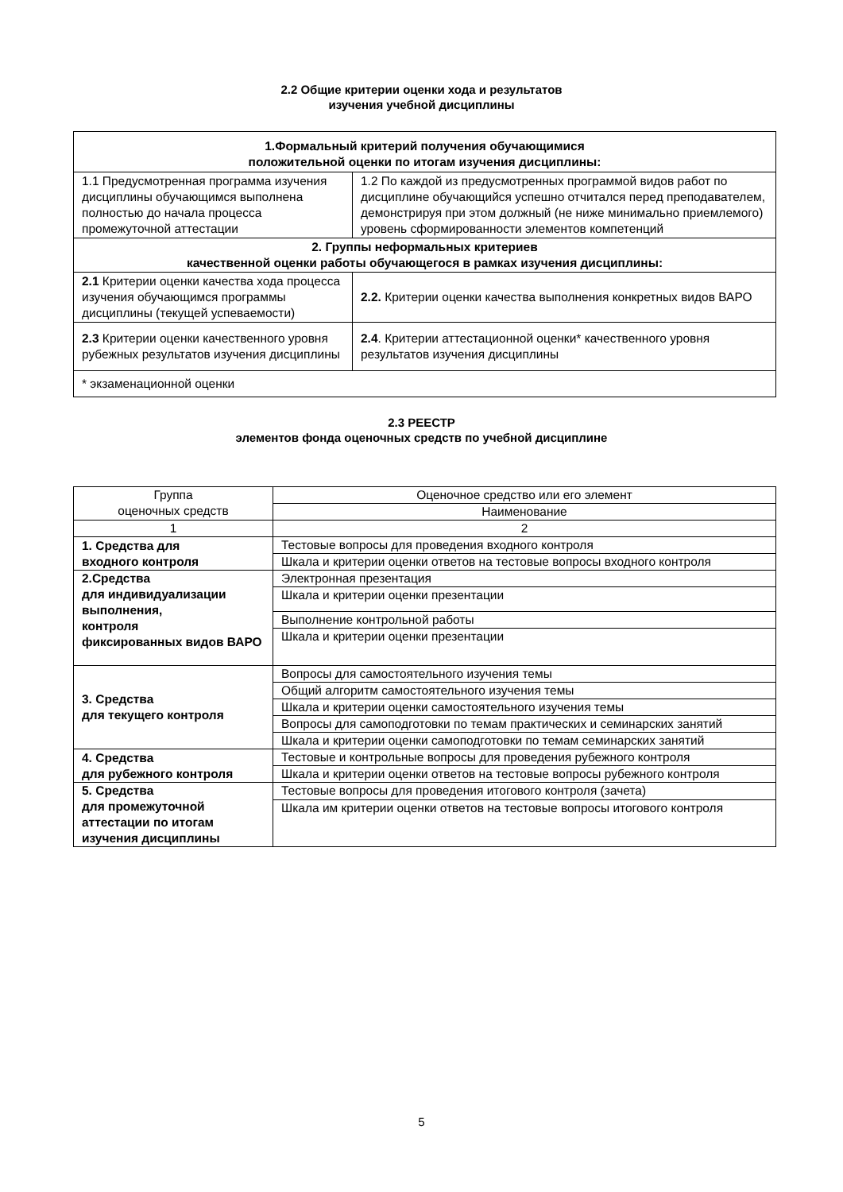2.2 Общие критерии оценки хода и результатов
изучения учебной дисциплины
| 1.Формальный критерий получения обучающимися положительной оценки по итогам изучения дисциплины: | |
| 1.1 Предусмотренная программа изучения дисциплины обучающимся выполнена полностью до начала процесса промежуточной аттестации | 1.2 По каждой из предусмотренных программой видов работ по дисциплине обучающийся успешно отчитался перед преподавателем, демонстрируя при этом должный (не ниже минимально приемлемого) уровень сформированности элементов компетенций |
| 2. Группы неформальных критериев качественной оценки работы обучающегося в рамках изучения дисциплины: | |
| 2.1 Критерии оценки качества хода процесса изучения обучающимся программы дисциплины (текущей успеваемости) | 2.2. Критерии оценки качества выполнения конкретных видов ВАРО |
| 2.3 Критерии оценки качественного уровня рубежных результатов изучения дисциплины | 2.4 . Критерии аттестационной оценки* качественного уровня результатов изучения дисциплины |
| * экзаменационной оценки | |
2.3 РЕЕСТР
элементов фонда оценочных средств по учебной дисциплине
| Группа оценочных средств | Оценочное средство или его элемент |
| | Наименование |
| 1 | 2 |
| 1. Средства для входного контроля | Тестовые вопросы для проведения входного контроля |
| | Шкала и критерии оценки ответов на тестовые вопросы входного контроля |
| 2.Средства для индивидуализации выполнения, контроля фиксированных видов ВАРО | Электронная презентация |
| | Шкала и критерии оценки презентации |
| | Выполнение контрольной работы |
| | Шкала и критерии оценки презентации |
| 3. Средства для текущего контроля | Вопросы для самостоятельного изучения темы |
| | Общий алгоритм самостоятельного изучения темы |
| | Шкала и критерии оценки самостоятельного изучения темы |
| | Вопросы для самоподготовки по темам практических и семинарских занятий |
| | Шкала и критерии оценки самоподготовки по темам семинарских занятий |
| 4. Средства для рубежного контроля | Тестовые и контрольные вопросы для проведения рубежного контроля |
| | Шкала и критерии оценки ответов на тестовые вопросы рубежного контроля |
| 5. Средства для промежуточной аттестации по итогам изучения дисциплины | Тестовые вопросы для проведения итогового контроля (зачета) |
| | Шкала им критерии оценки ответов на тестовые вопросы итогового контроля |
5